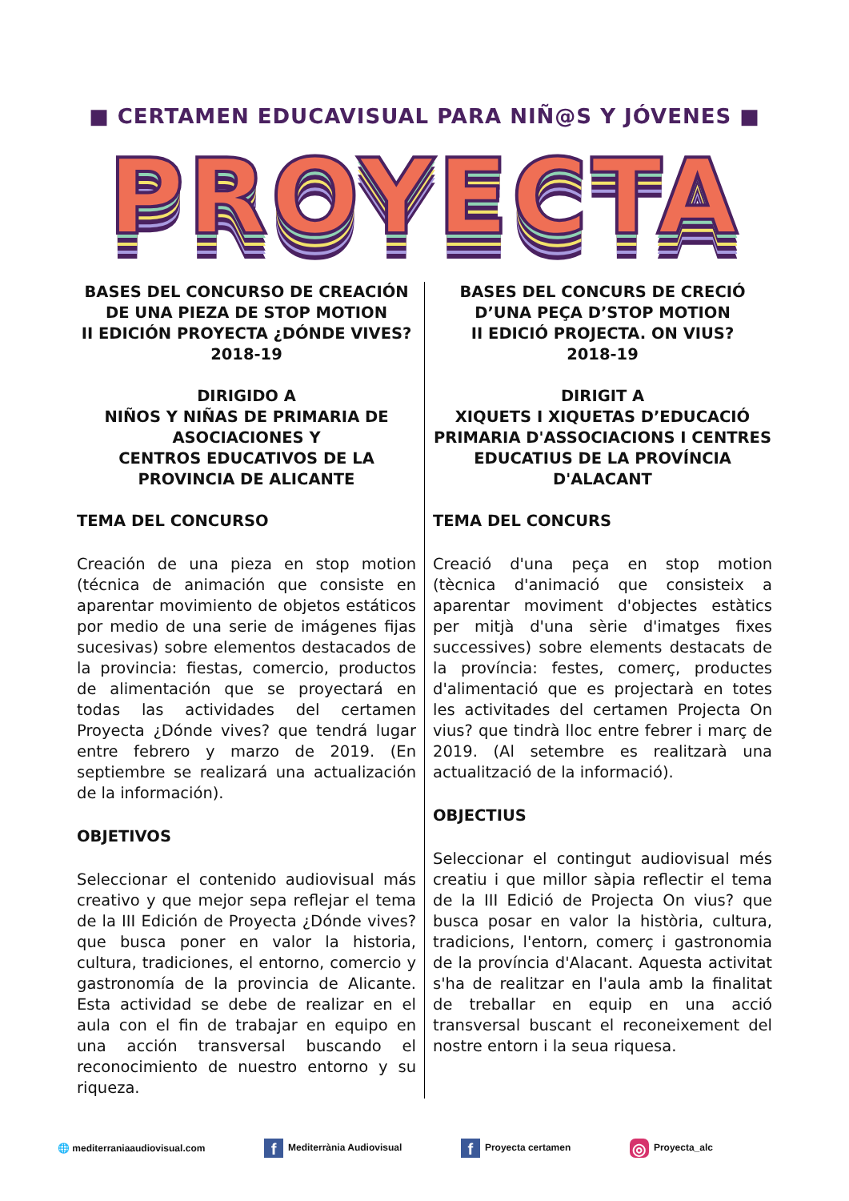■ CERTAMEN EDUCAVISUAL PARA NIÑ@S Y JÓVENES ■
PROYECTA
BASES DEL CONCURSO DE CREACIÓN DE UNA PIEZA DE STOP MOTION
II EDICIÓN PROYECTA ¿DÓNDE VIVES?
2018-19
DIRIGIDO A
NIÑOS Y NIÑAS DE PRIMARIA DE ASOCIACIONES Y
CENTROS EDUCATIVOS DE LA PROVINCIA DE ALICANTE
TEMA DEL CONCURSO
Creación de una pieza en stop motion (técnica de animación que consiste en aparentar movimiento de objetos estáticos por medio de una serie de imágenes fijas sucesivas) sobre elementos destacados de la provincia: fiestas, comercio, productos de alimentación que se proyectará en todas las actividades del certamen Proyecta ¿Dónde vives? que tendrá lugar entre febrero y marzo de 2019. (En septiembre se realizará una actualización de la información).
OBJETIVOS
Seleccionar el contenido audiovisual más creativo y que mejor sepa reflejar el tema de la III Edición de Proyecta ¿Dónde vives? que busca poner en valor la historia, cultura, tradiciones, el entorno, comercio y gastronomía de la provincia de Alicante. Esta actividad se debe de realizar en el aula con el fin de trabajar en equipo en una acción transversal buscando el reconocimiento de nuestro entorno y su riqueza.
BASES DEL CONCURS DE CRECIÓ D’UNA PEÇA D’STOP MOTION
II EDICIÓ PROJECTA. ON VIUS?
2018-19
DIRIGIT A
XIQUETS I XIQUETAS D’EDUCACIÓ PRIMARIA D'ASSOCIACIONS I CENTRES EDUCATIUS DE LA PROVÍNCIA D'ALACANT
TEMA DEL CONCURS
Creació d'una peça en stop motion (tècnica d'animació que consisteix a aparentar moviment d'objectes estàtics per mitjà d'una sèrie d'imatges fixes successives) sobre elements destacats de la província: festes, comerç, productes d'alimentació que es projectarà en totes les activitades del certamen Projecta On vius? que tindrà lloc entre febrer i març de 2019. (Al setembre es realitzarà una actualització de la informació).
OBJECTIUS
Seleccionar el contingut audiovisual més creatiu i que millor sàpia reflectir el tema de la III Edició de Projecta On vius? que busca posar en valor la història, cultura, tradicions, l'entorn, comerç i gastronomia de la província d'Alacant. Aquesta activitat s'ha de realitzar en l'aula amb la finalitat de treballar en equip en una acció transversal buscant el reconeixement del nostre entorn i la seua riquesa.
🌐 mediterraniaaudiovisual.com f Mediterrània Audiovisual f Proyecta certamen ◎ Proyecta_alc